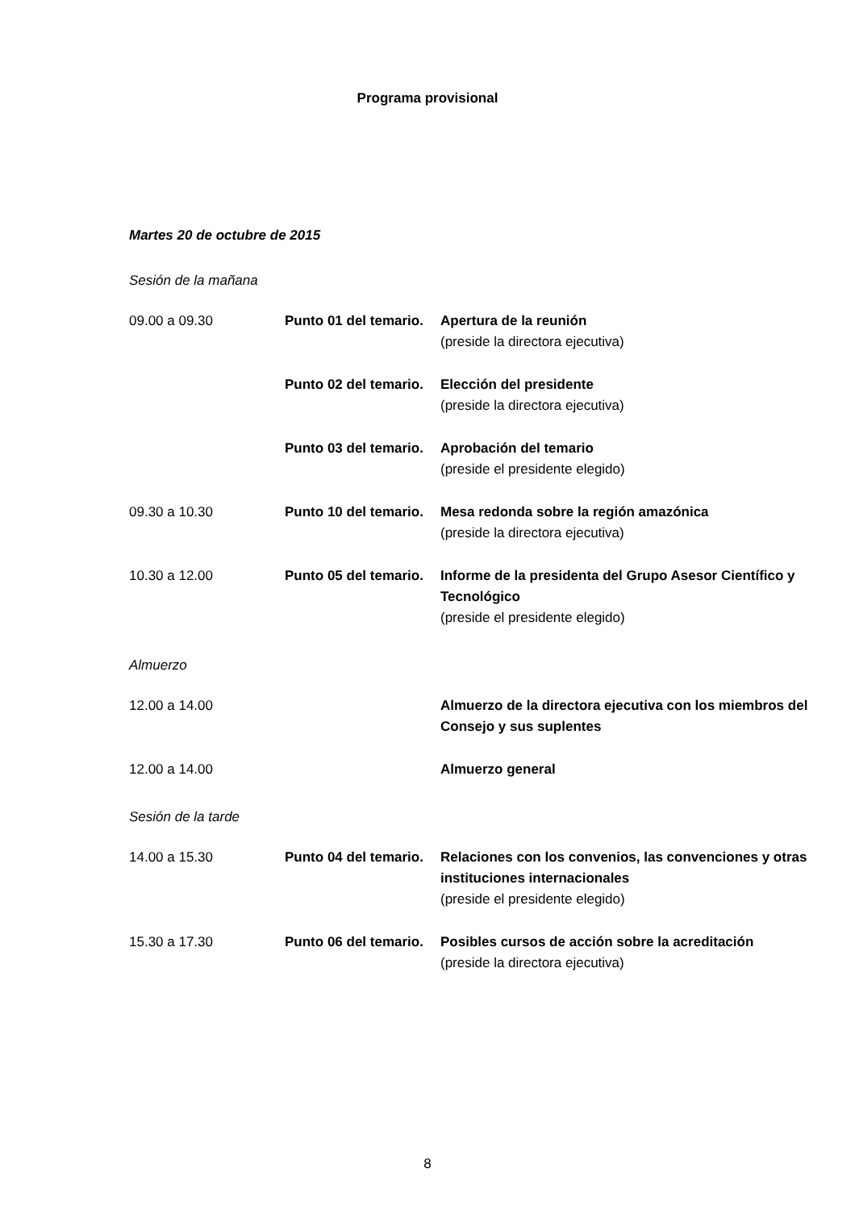Programa provisional
Martes 20 de octubre de 2015
Sesión de la mañana
09.00 a 09.30 Punto 01 del temario. Apertura de la reunión
(preside la directora ejecutiva)
Punto 02 del temario. Elección del presidente
(preside la directora ejecutiva)
Punto 03 del temario. Aprobación del temario
(preside el presidente elegido)
09.30 a 10.30 Punto 10 del temario. Mesa redonda sobre la región amazónica
(preside la directora ejecutiva)
10.30 a 12.00 Punto 05 del temario. Informe de la presidenta del Grupo Asesor Científico y Tecnológico
(preside el presidente elegido)
Almuerzo
12.00 a 14.00 Almuerzo de la directora ejecutiva con los miembros del Consejo y sus suplentes
12.00 a 14.00 Almuerzo general
Sesión de la tarde
14.00 a 15.30 Punto 04 del temario. Relaciones con los convenios, las convenciones y otras instituciones internacionales
(preside el presidente elegido)
15.30 a 17.30 Punto 06 del temario. Posibles cursos de acción sobre la acreditación
(preside la directora ejecutiva)
8